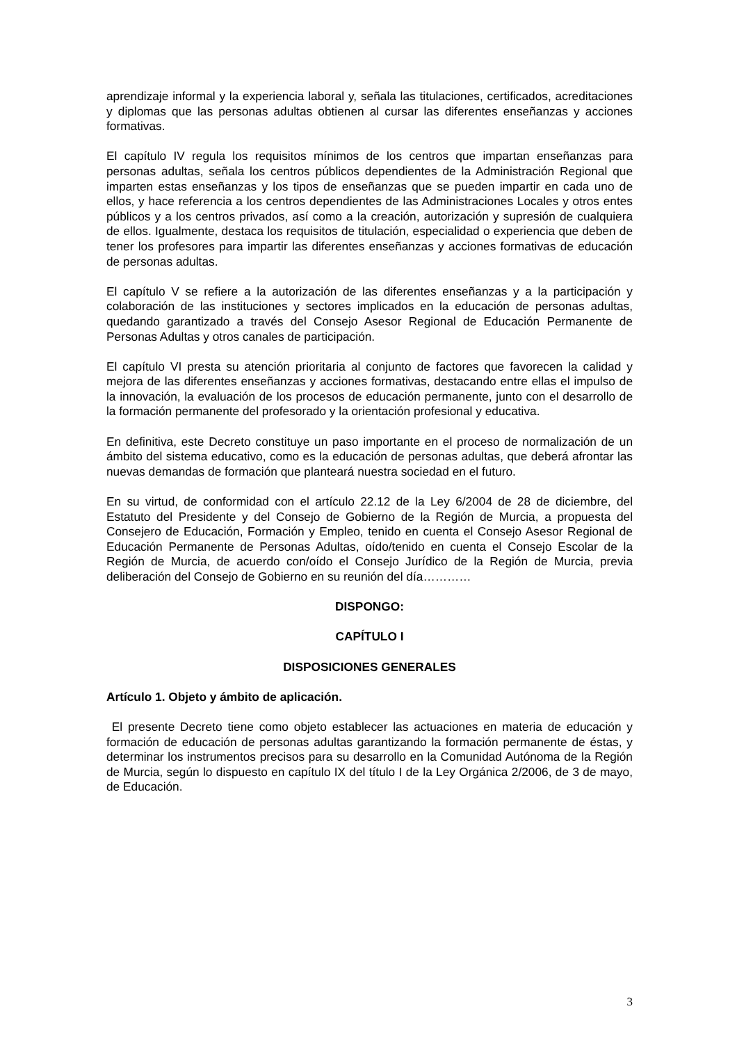aprendizaje informal y la experiencia laboral y, señala las titulaciones, certificados, acreditaciones y diplomas que las personas adultas obtienen al cursar las diferentes enseñanzas y acciones formativas.
El capítulo IV regula los requisitos mínimos de los centros que impartan enseñanzas para personas adultas, señala los centros públicos dependientes de la Administración Regional que imparten estas enseñanzas y los tipos de enseñanzas que se pueden impartir en cada uno de ellos, y hace referencia a los centros dependientes de las Administraciones Locales y otros entes públicos y a los centros privados, así como a la creación, autorización y supresión de cualquiera de ellos. Igualmente, destaca los requisitos de titulación, especialidad o experiencia que deben de tener los profesores para impartir las diferentes enseñanzas y acciones formativas de educación de personas adultas.
El capítulo V se refiere a la autorización de las diferentes enseñanzas y a la participación y colaboración de las instituciones y sectores implicados en la educación de personas adultas, quedando garantizado a través del Consejo Asesor Regional de Educación Permanente de Personas Adultas y otros canales de participación.
El capítulo VI presta su atención prioritaria al conjunto de factores que favorecen la calidad y mejora de las diferentes enseñanzas y acciones formativas, destacando entre ellas el impulso de la innovación, la evaluación de los procesos de educación permanente, junto con el desarrollo de la formación permanente del profesorado y la orientación profesional y educativa.
En definitiva, este Decreto constituye un paso importante en el proceso de normalización de un ámbito del sistema educativo, como es la educación de personas adultas, que deberá afrontar las nuevas demandas de formación que planteará nuestra sociedad en el futuro.
En su virtud, de conformidad con el artículo 22.12 de la Ley 6/2004 de 28 de diciembre, del Estatuto del Presidente y del Consejo de Gobierno de la Región de Murcia, a propuesta del Consejero de Educación, Formación y Empleo, tenido en cuenta el Consejo Asesor Regional de Educación Permanente de Personas Adultas, oído/tenido en cuenta el Consejo Escolar de la Región de Murcia, de acuerdo con/oído el Consejo Jurídico de la Región de Murcia, previa deliberación del Consejo de Gobierno en su reunión del día…………
DISPONGO:
CAPÍTULO I
DISPOSICIONES GENERALES
Artículo 1. Objeto y ámbito de aplicación.
El presente Decreto tiene como objeto establecer las actuaciones en materia de educación y formación de educación de personas adultas garantizando la formación permanente de éstas, y determinar los instrumentos precisos para su desarrollo en la Comunidad Autónoma de la Región de Murcia, según lo dispuesto en capítulo IX del título I de la Ley Orgánica 2/2006, de 3 de mayo, de Educación.
3